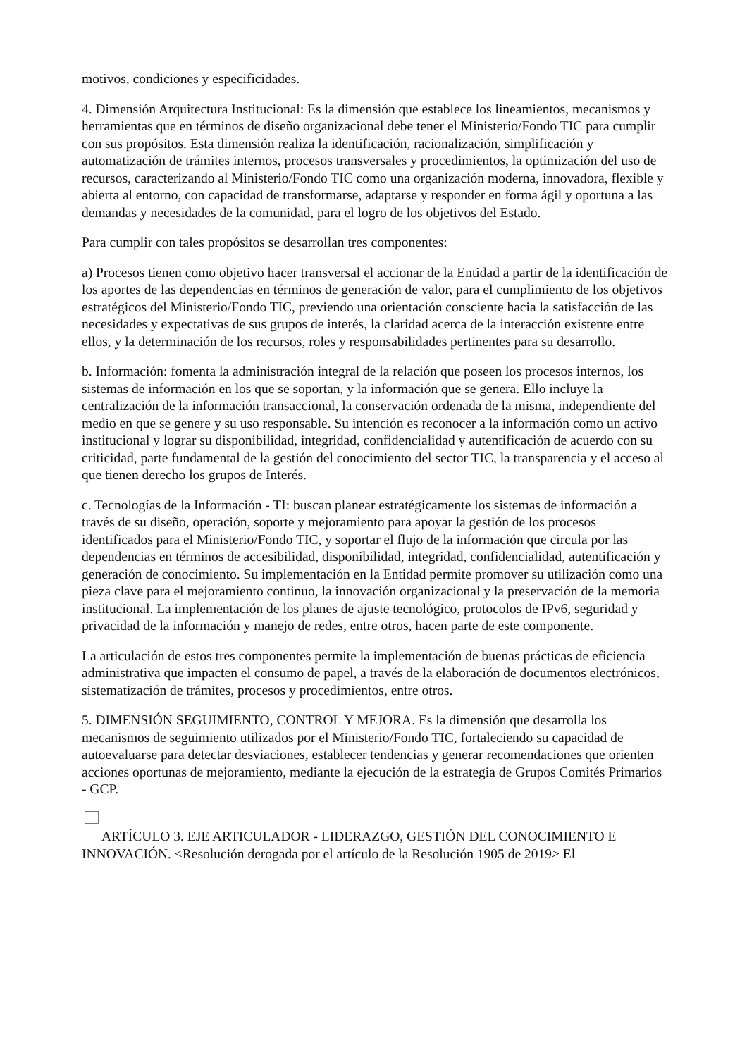motivos, condiciones y especificidades.
4. Dimensión Arquitectura Institucional: Es la dimensión que establece los lineamientos, mecanismos y herramientas que en términos de diseño organizacional debe tener el Ministerio/Fondo TIC para cumplir con sus propósitos. Esta dimensión realiza la identificación, racionalización, simplificación y automatización de trámites internos, procesos transversales y procedimientos, la optimización del uso de recursos, caracterizando al Ministerio/Fondo TIC como una organización moderna, innovadora, flexible y abierta al entorno, con capacidad de transformarse, adaptarse y responder en forma ágil y oportuna a las demandas y necesidades de la comunidad, para el logro de los objetivos del Estado.
Para cumplir con tales propósitos se desarrollan tres componentes:
a) Procesos tienen como objetivo hacer transversal el accionar de la Entidad a partir de la identificación de los aportes de las dependencias en términos de generación de valor, para el cumplimiento de los objetivos estratégicos del Ministerio/Fondo TIC, previendo una orientación consciente hacia la satisfacción de las necesidades y expectativas de sus grupos de interés, la claridad acerca de la interacción existente entre ellos, y la determinación de los recursos, roles y responsabilidades pertinentes para su desarrollo.
b. Información: fomenta la administración integral de la relación que poseen los procesos internos, los sistemas de información en los que se soportan, y la información que se genera. Ello incluye la centralización de la información transaccional, la conservación ordenada de la misma, independiente del medio en que se genere y su uso responsable. Su intención es reconocer a la información como un activo institucional y lograr su disponibilidad, integridad, confidencialidad y autentificación de acuerdo con su criticidad, parte fundamental de la gestión del conocimiento del sector TIC, la transparencia y el acceso al que tienen derecho los grupos de Interés.
c. Tecnologías de la Información - TI: buscan planear estratégicamente los sistemas de información a través de su diseño, operación, soporte y mejoramiento para apoyar la gestión de los procesos identificados para el Ministerio/Fondo TIC, y soportar el flujo de la información que circula por las dependencias en términos de accesibilidad, disponibilidad, integridad, confidencialidad, autentificación y generación de conocimiento. Su implementación en la Entidad permite promover su utilización como una pieza clave para el mejoramiento continuo, la innovación organizacional y la preservación de la memoria institucional. La implementación de los planes de ajuste tecnológico, protocolos de IPv6, seguridad y privacidad de la información y manejo de redes, entre otros, hacen parte de este componente.
La articulación de estos tres componentes permite la implementación de buenas prácticas de eficiencia administrativa que impacten el consumo de papel, a través de la elaboración de documentos electrónicos, sistematización de trámites, procesos y procedimientos, entre otros.
5. DIMENSIÓN SEGUIMIENTO, CONTROL Y MEJORA. Es la dimensión que desarrolla los mecanismos de seguimiento utilizados por el Ministerio/Fondo TIC, fortaleciendo su capacidad de autoevaluarse para detectar desviaciones, establecer tendencias y generar recomendaciones que orienten acciones oportunas de mejoramiento, mediante la ejecución de la estrategia de Grupos Comités Primarios - GCP.
ARTÍCULO 3. EJE ARTICULADOR - LIDERAZGO, GESTIÓN DEL CONOCIMIENTO E INNOVACIÓN. <Resolución derogada por el artículo de la Resolución 1905 de 2019> El